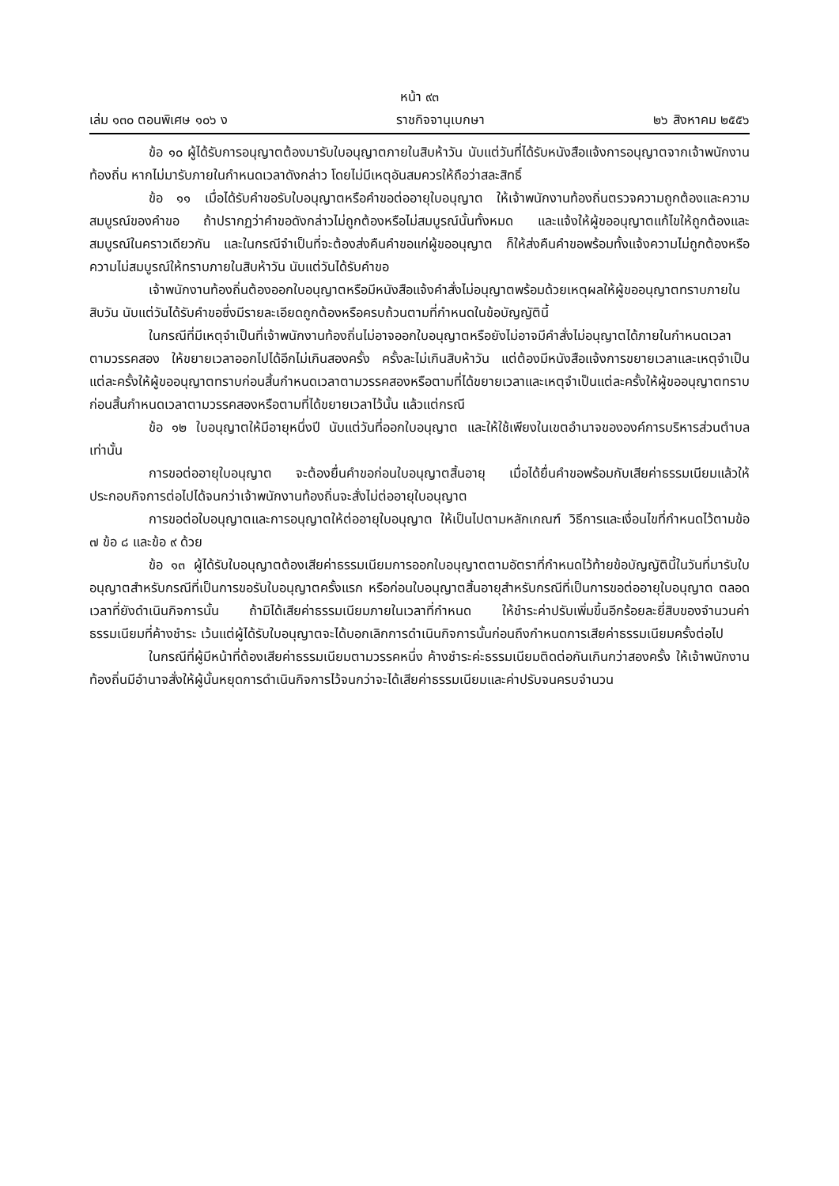หน้า ๙๓
เล่ม ๑๓๐ ตอนพิเศษ ๑๐๖ ง ราชกิจจานุเบกษา ๒๖ สิงหาคม ๒๕๕๖
ข้อ ๑๐ ผู้ได้รับการอนุญาตต้องมารับใบอนุญาตภายในสิบห้าวัน นับแต่วันที่ได้รับหนังสือแจ้งการอนุญาตจากเจ้าพนักงานท้องถิ่น หากไม่มารับภายในกำหนดเวลาดังกล่าว โดยไม่มีเหตุอันสมควรให้ถือว่าสละสิทธิ์
ข้อ ๑๑ เมื่อได้รับคำขอรับใบอนุญาตหรือคำขอต่ออายุใบอนุญาต ให้เจ้าพนักงานท้องถิ่นตรวจความถูกต้องและความสมบูรณ์ของคำขอ ถ้าปรากฏว่าคำขอดังกล่าวไม่ถูกต้องหรือไม่สมบูรณ์นั้นทั้งหมด และแจ้งให้ผู้ขออนุญาตแก้ไขให้ถูกต้องและสมบูรณ์ในคราวเดียวกัน และในกรณีจำเป็นที่จะต้องส่งคืนคำขอแก่ผู้ขออนุญาต ก็ให้ส่งคืนคำขอพร้อมทั้งแจ้งความไม่ถูกต้องหรือความไม่สมบูรณ์ให้ทราบภายในสิบห้าวัน นับแต่วันได้รับคำขอ
เจ้าพนักงานท้องถิ่นต้องออกใบอนุญาตหรือมีหนังสือแจ้งคำสั่งไม่อนุญาตพร้อมด้วยเหตุผลให้ผู้ขออนุญาตทราบภายในสิบวัน นับแต่วันได้รับคำขอซึ่งมีรายละเอียดถูกต้องหรือครบถ้วนตามที่กำหนดในข้อบัญญัตินี้
ในกรณีที่มีเหตุจำเป็นที่เจ้าพนักงานท้องถิ่นไม่อาจออกใบอนุญาตหรือยังไม่อาจมีคำสั่งไม่อนุญาตได้ภายในกำหนดเวลาตามวรรคสอง ให้ขยายเวลาออกไปได้อีกไม่เกินสองครั้ง ครั้งละไม่เกินสิบห้าวัน แต่ต้องมีหนังสือแจ้งการขยายเวลาและเหตุจำเป็นแต่ละครั้งให้ผู้ขออนุญาตทราบก่อนสิ้นกำหนดเวลาตามวรรคสองหรือตามที่ได้ขยายเวลาและเหตุจำเป็นแต่ละครั้งให้ผู้ขออนุญาตทราบก่อนสิ้นกำหนดเวลาตามวรรคสองหรือตามที่ได้ขยายเวลาไว้นั้น แล้วแต่กรณี
ข้อ ๑๒ ใบอนุญาตให้มีอายุหนึ่งปี นับแต่วันที่ออกใบอนุญาต และให้ใช้เพียงในเขตอำนาจขององค์การบริหารส่วนตำบลเท่านั้น
การขอต่ออายุใบอนุญาต จะต้องยื่นคำขอก่อนใบอนุญาตสิ้นอายุ เมื่อได้ยื่นคำขอพร้อมกับเสียค่าธรรมเนียมแล้วให้ประกอบกิจการต่อไปได้จนกว่าเจ้าพนักงานท้องถิ่นจะสั่งไม่ต่ออายุใบอนุญาต
การขอต่อใบอนุญาตและการอนุญาตให้ต่ออายุใบอนุญาต ให้เป็นไปตามหลักเกณฑ์ วิธีการและเงื่อนไขที่กำหนดไว้ตามข้อ ๗ ข้อ ๘ และข้อ ๙ ด้วย
ข้อ ๑๓ ผู้ได้รับใบอนุญาตต้องเสียค่าธรรมเนียมการออกใบอนุญาตตามอัตราที่กำหนดไว้ท้ายข้อบัญญัตินี้ในวันที่มารับใบอนุญาตสำหรับกรณีที่เป็นการขอรับใบอนุญาตครั้งแรก หรือก่อนใบอนุญาตสิ้นอายุสำหรับกรณีที่เป็นการขอต่ออายุใบอนุญาต ตลอดเวลาที่ยังดำเนินกิจการนั้น ถ้ามิได้เสียค่าธรรมเนียมภายในเวลาที่กำหนด ให้ชำระค่าปรับเพิ่มขึ้นอีกร้อยละยี่สิบของจำนวนค่าธรรมเนียมที่ค้างชำระ เว้นแต่ผู้ได้รับใบอนุญาตจะได้บอกเลิกการดำเนินกิจการนั้นก่อนถึงกำหนดการเสียค่าธรรมเนียมครั้งต่อไป
ในกรณีที่ผู้มีหน้าที่ต้องเสียค่าธรรมเนียมตามวรรคหนึ่ง ค้างชำระค่ะธรรมเนียมติดต่อกันเกินกว่าสองครั้ง ให้เจ้าพนักงานท้องถิ่นมีอำนาจสั่งให้ผู้นั้นหยุดการดำเนินกิจการไว้จนกว่าจะได้เสียค่าธรรมเนียมและค่าปรับจนครบจำนวน